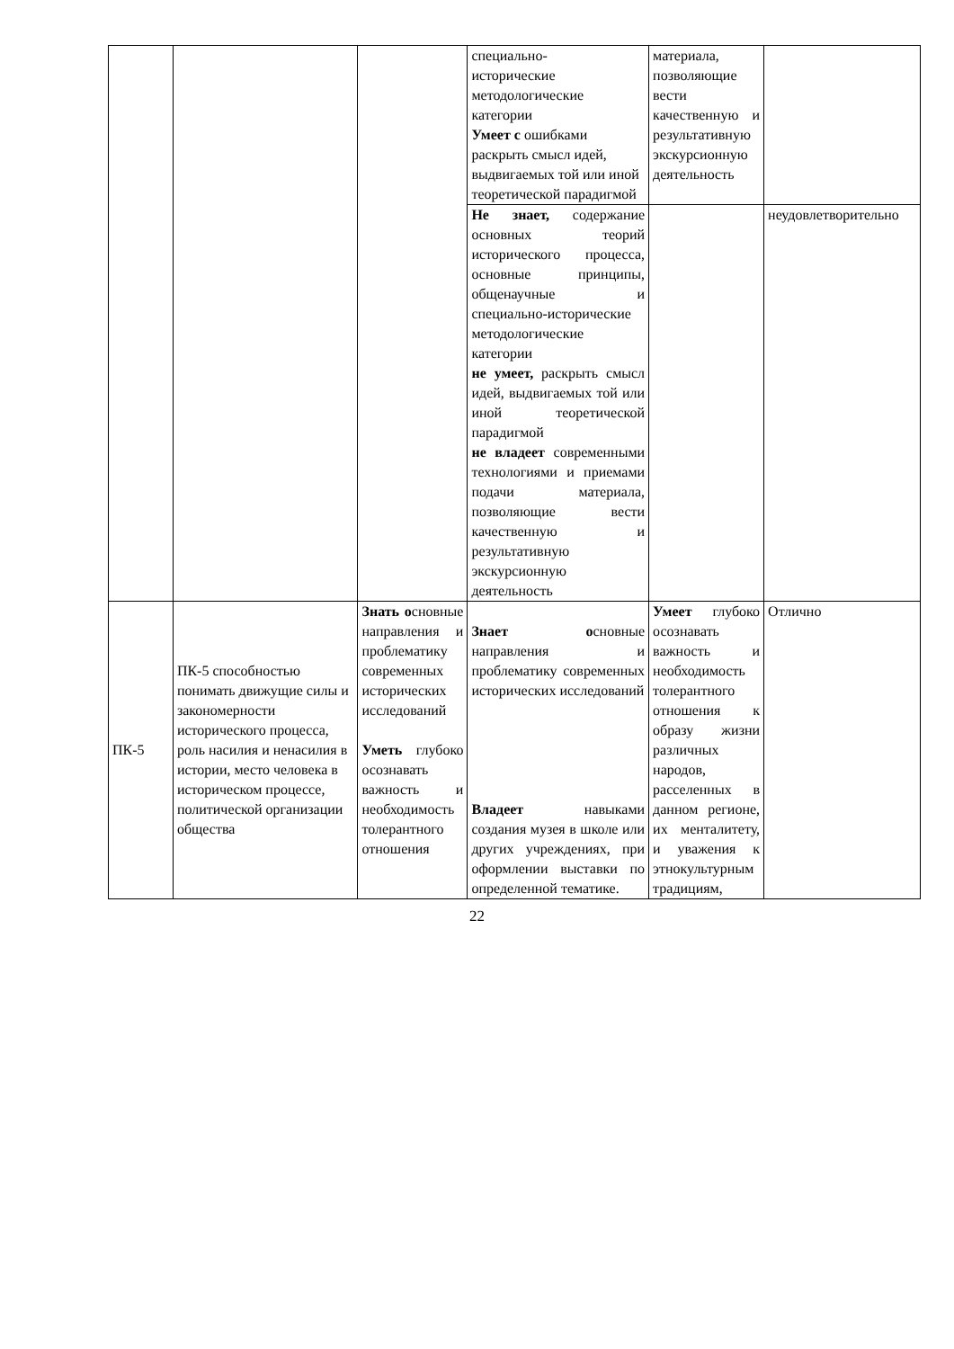| | | | специально- исторические методологические категории Умеет с ошибками раскрыть смысл идей, выдвигаемых той или иной теоретической парадигмой | материала, позволяющие вести качественную и результативную экскурсионную деятельность | |
| | | | Не знает, содержание основных теорий исторического процесса, основные принципы, общенаучные и специально-исторические методологические категории не умеет, раскрыть смысл идей, выдвигаемых той или иной теоретической парадигмой не владеет современными технологиями и приемами подачи материала, позволяющие вести качественную и результативную экскурсионную деятельность | | неудовлетворительно |
| ПК-5 | ПК-5 способностью понимать движущие силы и закономерности исторического процесса, роль насилия и ненасилия в истории, место человека в историческом процессе, политической организации общества | Знать о сновные направления и проблематику современных исторических исследований Уметь глубоко осознавать важность и необходимость толерантного отношения | Знает о сновные направления и проблематику современных исторических исследований Владеет навыками создания музея в школе или других учреждениях, при оформлении выставки по определенной тематике. | Умеет глубоко осознавать важность и необходимость толерантного отношения к образу жизни различных народов, расселенных в данном регионе, их менталитету, и уважения к этнокультурным традициям, | Отлично |
22